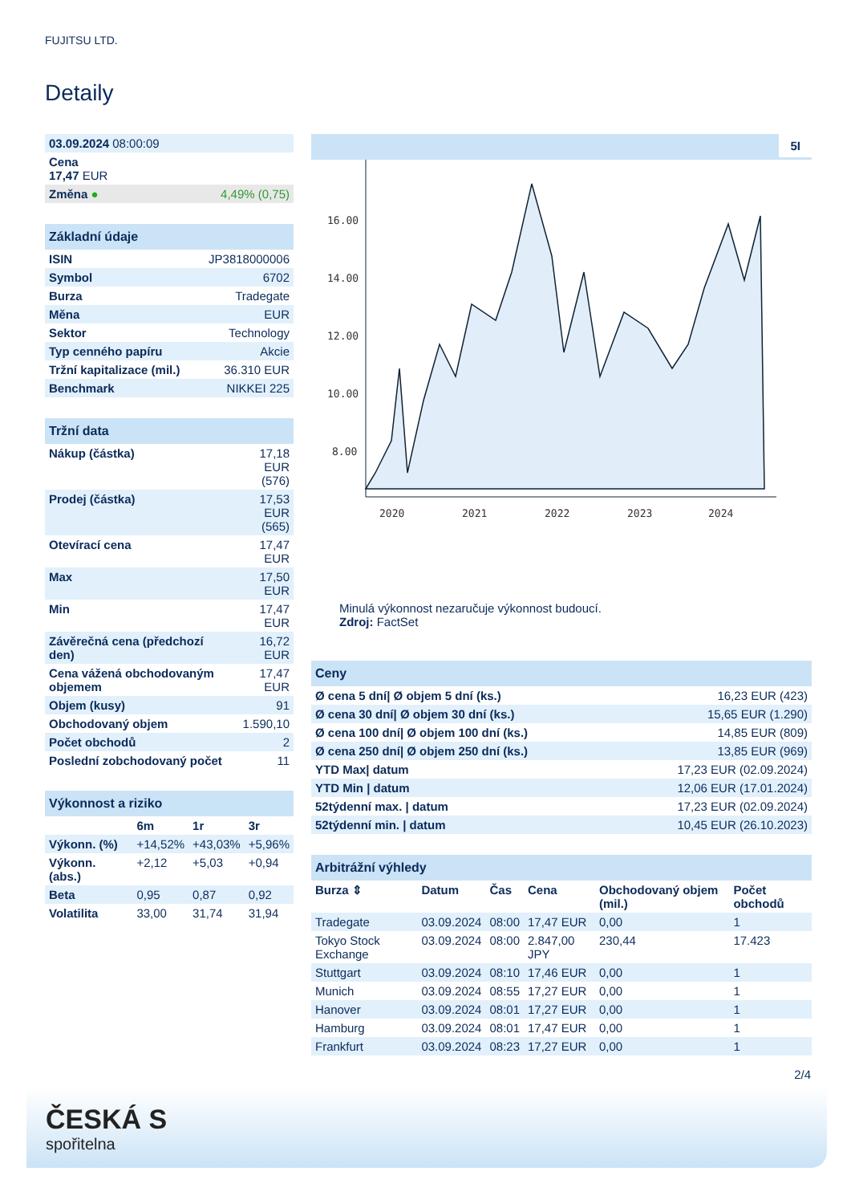FUJITSU LTD.
Detaily
| 03.09.2024 08:00:09 | |
| Cena 17,47 EUR | |
| Změna ● | 4,49% (0,75) |
| Základní údaje | |
| --- | --- |
| ISIN | JP3818000006 |
| Symbol | 6702 |
| Burza | Tradegate |
| Měna | EUR |
| Sektor | Technology |
| Typ cenného papíru | Akcie |
| Tržní kapitalizace (mil.) | 36.310 EUR |
| Benchmark | NIKKEI 225 |
| Tržní data | |
| --- | --- |
| Nákup (částka) | 17,18 EUR (576) |
| Prodej (částka) | 17,53 EUR (565) |
| Otevírací cena | 17,47 EUR |
| Max | 17,50 EUR |
| Min | 17,47 EUR |
| Závěrečná cena (předchozí den) | 16,72 EUR |
| Cena vážená obchodovaným objemem | 17,47 EUR |
| Objem (kusy) | 91 |
| Obchodovaný objem | 1.590,10 |
| Počet obchodů | 2 |
| Poslední zobchodovaný počet | 11 |
| Výkonnost a riziko | | | |
| --- | --- | --- | --- |
| | 6m | 1r | 3r |
| Výkonn. (%) | +14,52% | +43,03% | +5,96% |
| Výkonn. (abs.) | +2,12 | +5,03 | +0,94 |
| Beta | 0,95 | 0,87 | 0,92 |
| Volatilita | 33,00 | 31,74 | 31,94 |
5I
16.00
14.00
12.00
10.00
8.00
2020
2021
2022
2023
2024
Minulá výkonnost nezaručuje výkonnost budoucí.
Zdroj: FactSet
| Ceny | |
| --- | --- |
| Ø cena 5 dní/ Ø objem 5 dní (ks.) | 16,23 EUR (423) |
| Ø cena 30 dní/ Ø objem 30 dní (ks.) | 15,65 EUR (1.290) |
| Ø cena 100 dní/ Ø objem 100 dní (ks.) | 14,85 EUR (809) |
| Ø cena 250 dní/ Ø objem 250 dní (ks.) | 13,85 EUR (969) |
| YTD Max/ datum | 17,23 EUR (02.09.2024) |
| YTD Min / datum | 12,06 EUR (17.01.2024) |
| 52týdenní max. / datum | 17,23 EUR (02.09.2024) |
| 52týdenní min. / datum | 10,45 EUR (26.10.2023) |
| Arbitrážní výhledy | | | | | |
| --- | --- | --- | --- | --- | --- |
| Burza ⇕ | Datum | Čas | Cena | Obchodovaný objem (mil.) | Počet obchodů |
| Tradegate | 03.09.2024 | 08:00 | 17,47 EUR | 0,00 | 1 |
| Tokyo Stock Exchange | 03.09.2024 | 08:00 | 2.847,00 JPY | 230,44 | 17.423 |
| Stuttgart | 03.09.2024 | 08:10 | 17,46 EUR | 0,00 | 1 |
| Munich | 03.09.2024 | 08:55 | 17,27 EUR | 0,00 | 1 |
| Hanover | 03.09.2024 | 08:01 | 17,27 EUR | 0,00 | 1 |
| Hamburg | 03.09.2024 | 08:01 | 17,47 EUR | 0,00 | 1 |
| Frankfurt | 03.09.2024 | 08:23 | 17,27 EUR | 0,00 | 1 |
2/4
ČESKÁ S
spořitelna